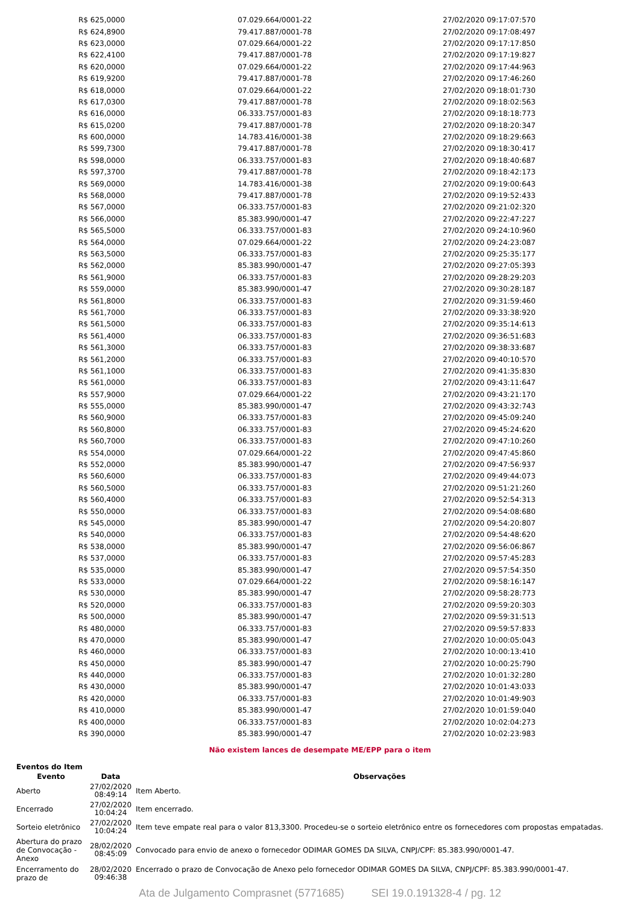| R$ 625,0000 | 07.029.664/0001-22 | 27/02/2020 09:17:07:570 |
| R$ 624,8900 | 79.417.887/0001-78 | 27/02/2020 09:17:08:497 |
| R$ 623,0000 | 07.029.664/0001-22 | 27/02/2020 09:17:17:850 |
| R$ 622,4100 | 79.417.887/0001-78 | 27/02/2020 09:17:19:827 |
| R$ 620,0000 | 07.029.664/0001-22 | 27/02/2020 09:17:44:963 |
| R$ 619,9200 | 79.417.887/0001-78 | 27/02/2020 09:17:46:260 |
| R$ 618,0000 | 07.029.664/0001-22 | 27/02/2020 09:18:01:730 |
| R$ 617,0300 | 79.417.887/0001-78 | 27/02/2020 09:18:02:563 |
| R$ 616,0000 | 06.333.757/0001-83 | 27/02/2020 09:18:18:773 |
| R$ 615,0200 | 79.417.887/0001-78 | 27/02/2020 09:18:20:347 |
| R$ 600,0000 | 14.783.416/0001-38 | 27/02/2020 09:18:29:663 |
| R$ 599,7300 | 79.417.887/0001-78 | 27/02/2020 09:18:30:417 |
| R$ 598,0000 | 06.333.757/0001-83 | 27/02/2020 09:18:40:687 |
| R$ 597,3700 | 79.417.887/0001-78 | 27/02/2020 09:18:42:173 |
| R$ 569,0000 | 14.783.416/0001-38 | 27/02/2020 09:19:00:643 |
| R$ 568,0000 | 79.417.887/0001-78 | 27/02/2020 09:19:52:433 |
| R$ 567,0000 | 06.333.757/0001-83 | 27/02/2020 09:21:02:320 |
| R$ 566,0000 | 85.383.990/0001-47 | 27/02/2020 09:22:47:227 |
| R$ 565,5000 | 06.333.757/0001-83 | 27/02/2020 09:24:10:960 |
| R$ 564,0000 | 07.029.664/0001-22 | 27/02/2020 09:24:23:087 |
| R$ 563,5000 | 06.333.757/0001-83 | 27/02/2020 09:25:35:177 |
| R$ 562,0000 | 85.383.990/0001-47 | 27/02/2020 09:27:05:393 |
| R$ 561,9000 | 06.333.757/0001-83 | 27/02/2020 09:28:29:203 |
| R$ 559,0000 | 85.383.990/0001-47 | 27/02/2020 09:30:28:187 |
| R$ 561,8000 | 06.333.757/0001-83 | 27/02/2020 09:31:59:460 |
| R$ 561,7000 | 06.333.757/0001-83 | 27/02/2020 09:33:38:920 |
| R$ 561,5000 | 06.333.757/0001-83 | 27/02/2020 09:35:14:613 |
| R$ 561,4000 | 06.333.757/0001-83 | 27/02/2020 09:36:51:683 |
| R$ 561,3000 | 06.333.757/0001-83 | 27/02/2020 09:38:33:687 |
| R$ 561,2000 | 06.333.757/0001-83 | 27/02/2020 09:40:10:570 |
| R$ 561,1000 | 06.333.757/0001-83 | 27/02/2020 09:41:35:830 |
| R$ 561,0000 | 06.333.757/0001-83 | 27/02/2020 09:43:11:647 |
| R$ 557,9000 | 07.029.664/0001-22 | 27/02/2020 09:43:21:170 |
| R$ 555,0000 | 85.383.990/0001-47 | 27/02/2020 09:43:32:743 |
| R$ 560,9000 | 06.333.757/0001-83 | 27/02/2020 09:45:09:240 |
| R$ 560,8000 | 06.333.757/0001-83 | 27/02/2020 09:45:24:620 |
| R$ 560,7000 | 06.333.757/0001-83 | 27/02/2020 09:47:10:260 |
| R$ 554,0000 | 07.029.664/0001-22 | 27/02/2020 09:47:45:860 |
| R$ 552,0000 | 85.383.990/0001-47 | 27/02/2020 09:47:56:937 |
| R$ 560,6000 | 06.333.757/0001-83 | 27/02/2020 09:49:44:073 |
| R$ 560,5000 | 06.333.757/0001-83 | 27/02/2020 09:51:21:260 |
| R$ 560,4000 | 06.333.757/0001-83 | 27/02/2020 09:52:54:313 |
| R$ 550,0000 | 06.333.757/0001-83 | 27/02/2020 09:54:08:680 |
| R$ 545,0000 | 85.383.990/0001-47 | 27/02/2020 09:54:20:807 |
| R$ 540,0000 | 06.333.757/0001-83 | 27/02/2020 09:54:48:620 |
| R$ 538,0000 | 85.383.990/0001-47 | 27/02/2020 09:56:06:867 |
| R$ 537,0000 | 06.333.757/0001-83 | 27/02/2020 09:57:45:283 |
| R$ 535,0000 | 85.383.990/0001-47 | 27/02/2020 09:57:54:350 |
| R$ 533,0000 | 07.029.664/0001-22 | 27/02/2020 09:58:16:147 |
| R$ 530,0000 | 85.383.990/0001-47 | 27/02/2020 09:58:28:773 |
| R$ 520,0000 | 06.333.757/0001-83 | 27/02/2020 09:59:20:303 |
| R$ 500,0000 | 85.383.990/0001-47 | 27/02/2020 09:59:31:513 |
| R$ 480,0000 | 06.333.757/0001-83 | 27/02/2020 09:59:57:833 |
| R$ 470,0000 | 85.383.990/0001-47 | 27/02/2020 10:00:05:043 |
| R$ 460,0000 | 06.333.757/0001-83 | 27/02/2020 10:00:13:410 |
| R$ 450,0000 | 85.383.990/0001-47 | 27/02/2020 10:00:25:790 |
| R$ 440,0000 | 06.333.757/0001-83 | 27/02/2020 10:01:32:280 |
| R$ 430,0000 | 85.383.990/0001-47 | 27/02/2020 10:01:43:033 |
| R$ 420,0000 | 06.333.757/0001-83 | 27/02/2020 10:01:49:903 |
| R$ 410,0000 | 85.383.990/0001-47 | 27/02/2020 10:01:59:040 |
| R$ 400,0000 | 06.333.757/0001-83 | 27/02/2020 10:02:04:273 |
| R$ 390,0000 | 85.383.990/0001-47 | 27/02/2020 10:02:23:983 |
Não existem lances de desempate ME/EPP para o item
Eventos do Item
| Evento | Data | Observações |
| --- | --- | --- |
| Aberto | 27/02/2020 08:49:14 | Item Aberto. |
| Encerrado | 27/02/2020 10:04:24 | Item encerrado. |
| Sorteio eletrônico | 27/02/2020 10:04:24 | Item teve empate real para o valor 813,3300. Procedeu-se o sorteio eletrônico entre os fornecedores com propostas empatadas. |
| Abertura do prazo de Convocação - Anexo | 28/02/2020 08:45:09 | Convocado para envio de anexo o fornecedor ODIMAR GOMES DA SILVA, CNPJ/CPF: 85.383.990/0001-47. |
| Encerramento do prazo de | 28/02/2020 09:46:38 | Encerrado o prazo de Convocação de Anexo pelo fornecedor ODIMAR GOMES DA SILVA, CNPJ/CPF: 85.383.990/0001-47. |
Ata de Julgamento Comprasnet (5771685) SEI 19.0.191328-4 / pg. 12